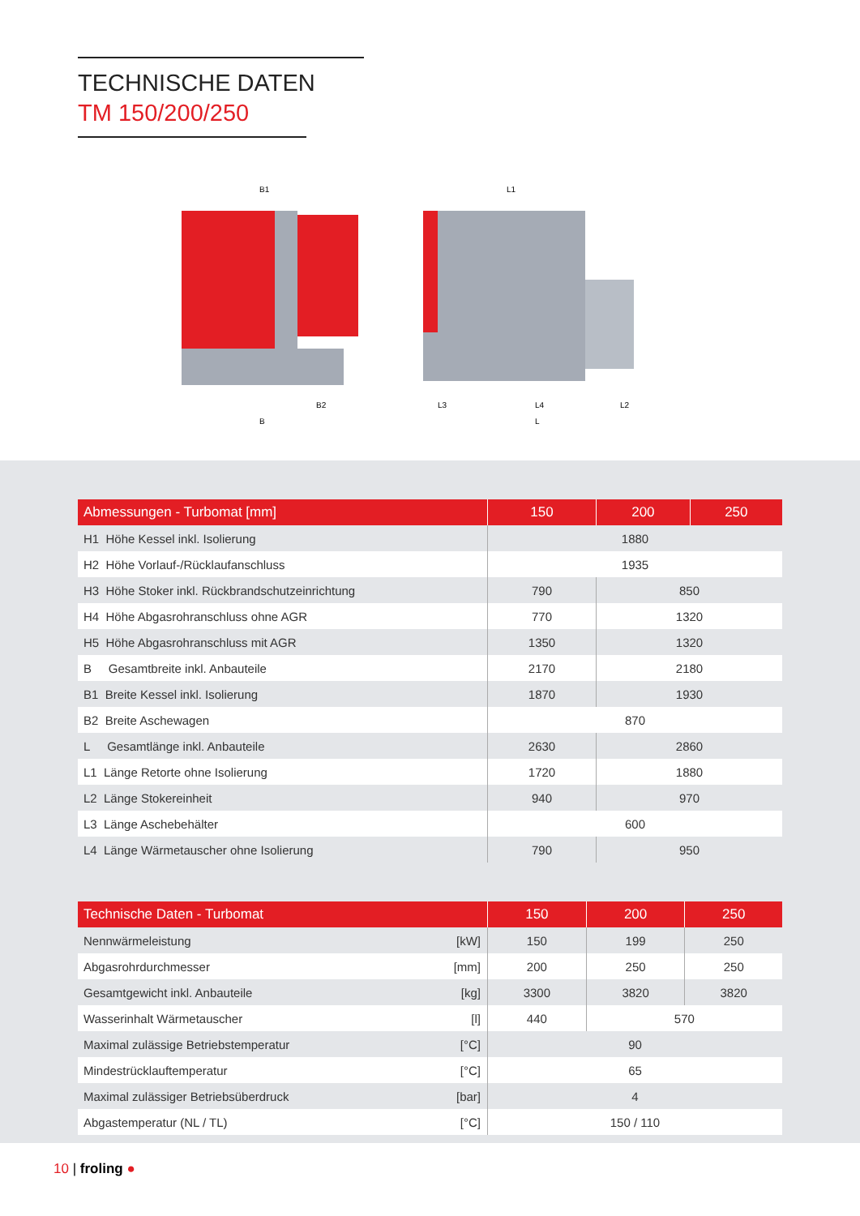TECHNISCHE DATEN
TM 150/200/250
B1
L1
B2
B
L3
L4
L2
L
| Abmessungen - Turbomat [mm] | 150 | 200 | 250 |
| --- | --- | --- | --- |
| H1 Höhe Kessel inkl. Isolierung | 1880 | | |
| H2 Höhe Vorlauf-/Rücklaufanschluss | 1935 | | |
| H3 Höhe Stoker inkl. Rückbrandschutzeinrichtung | 790 | 850 | |
| H4 Höhe Abgasrohranschluss ohne AGR | 770 | 1320 | |
| H5 Höhe Abgasrohranschluss mit AGR | 1350 | 1320 | |
| B Gesamtbreite inkl. Anbauteile | 2170 | 2180 | |
| B1 Breite Kessel inkl. Isolierung | 1870 | 1930 | |
| B2 Breite Aschewagen | 870 | | |
| L Gesamtlänge inkl. Anbauteile | 2630 | 2860 | |
| L1 Länge Retorte ohne Isolierung | 1720 | 1880 | |
| L2 Länge Stokereinheit | 940 | 970 | |
| L3 Länge Aschebehälter | 600 | | |
| L4 Länge Wärmetauscher ohne Isolierung | 790 | 950 | |
| Technische Daten - Turbomat | 150 | 200 | 250 |
| --- | --- | --- | --- |
| Nennwärmeleistung [kW] | 150 | 199 | 250 |
| Abgasrohrdurchmesser [mm] | 200 | 250 | 250 |
| Gesamtgewicht inkl. Anbauteile [kg] | 3300 | 3820 | 3820 |
| Wasserinhalt Wärmetauscher [l] | 440 | 570 | |
| Maximal zulässige Betriebstemperatur [°C] | 90 | | |
| Mindestrücklauftemperatur [°C] | 65 | | |
| Maximal zulässiger Betriebsüberdruck [bar] | 4 | | |
| Abgastemperatur (NL / TL) [°C] | 150 / 110 | | |
10 | froling ●